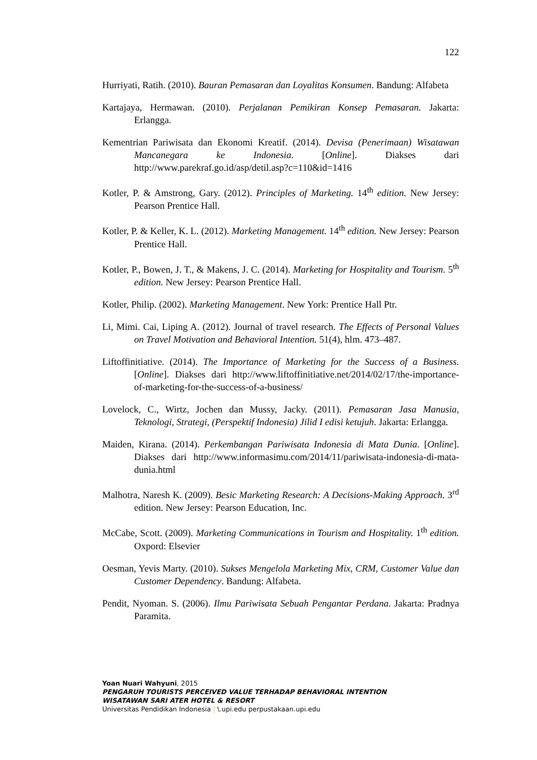122
Hurriyati, Ratih. (2010). Bauran Pemasaran dan Loyalitas Konsumen. Bandung: Alfabeta
Kartajaya, Hermawan. (2010). Perjalanan Pemikiran Konsep Pemasaran. Jakarta: Erlangga.
Kementrian Pariwisata dan Ekonomi Kreatif. (2014). Devisa (Penerimaan) Wisatawan Mancanegara ke Indonesia. [Online]. Diakses dari http://www.parekraf.go.id/asp/detil.asp?c=110&id=1416
Kotler, P. & Amstrong, Gary. (2012). Principles of Marketing. 14<sup>th</sup> edition. New Jersey: Pearson Prentice Hall.
Kotler, P. & Keller, K. L. (2012). Marketing Management. 14<sup>th</sup> edition. New Jersey: Pearson Prentice Hall.
Kotler, P., Bowen, J. T., & Makens, J. C. (2014). Marketing for Hospitality and Tourism. 5<sup>th</sup> edition. New Jersey: Pearson Prentice Hall.
Kotler, Philip. (2002). Marketing Management. New York: Prentice Hall Ptr.
Li, Mimi. Cai, Liping A. (2012). Journal of travel research. The Effects of Personal Values on Travel Motivation and Behavioral Intention. 51(4), hlm. 473–487.
Liftoffinitiative. (2014). The Importance of Marketing for the Success of a Business. [Online]. Diakses dari http://www.liftoffinitiative.net/2014/02/17/the-importance-of-marketing-for-the-success-of-a-business/
Lovelock, C., Wirtz, Jochen dan Mussy, Jacky. (2011). Pemasaran Jasa Manusia, Teknologi, Strategi, (Perspektif Indonesia) Jilid I edisi ketujuh. Jakarta: Erlangga.
Maiden, Kirana. (2014). Perkembangan Pariwisata Indonesia di Mata Dunia. [Online]. Diakses dari http://www.informasimu.com/2014/11/pariwisata-indonesia-di-mata-dunia.html
Malhotra, Naresh K. (2009). Besic Marketing Research: A Decisions-Making Approach. 3<sup>rd</sup> edition. New Jersey: Pearson Education, Inc.
McCabe, Scott. (2009). Marketing Communications in Tourism and Hospitality. 1<sup>th</sup> edition. Oxpord: Elsevier
Oesman, Yevis Marty. (2010). Sukses Mengelola Marketing Mix, CRM, Customer Value dan Customer Dependency. Bandung: Alfabeta.
Pendit, Nyoman. S. (2006). Ilmu Pariwisata Sebuah Pengantar Perdana. Jakarta: Pradnya Paramita.
Yoan Nuari Wahyuni, 2015
PENGARUH TOURISTS PERCEIVED VALUE TERHADAP BEHAVIORAL INTENTION
WISATAWAN SARI ATER HOTEL & RESORT
Universitas Pendidikan Indonesia | \.upi.edu perpustakaan.upi.edu